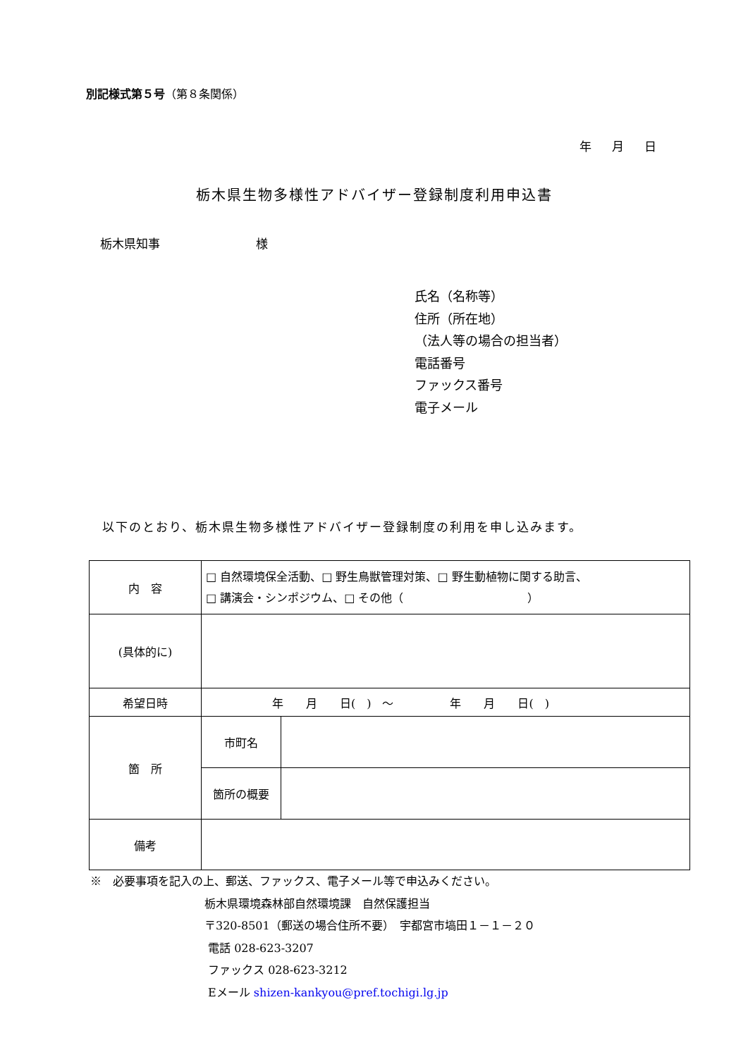別記様式第５号（第８条関係）
年　月　日
栃木県生物多様性アドバイザー登録制度利用申込書
栃木県知事　　　　　　　　様
氏名（名称等）
住所（所在地）
（法人等の場合の担当者）
電話番号
ファックス番号
電子メール
以下のとおり、栃木県生物多様性アドバイザー登録制度の利用を申し込みます。
| 内 容 | □ 自然環境保全活動、□ 野生鳥獣管理対策、□ 野生動植物に関する助言、 □ 講演会・シンポジウム、□ その他（ ） | |
| (具体的に) | | |
| 希望日時 | 年 月 日( ) ～ 年 月 日( ) | |
| 箇 所 | 市町名 | |
| | 箇所の概要 | |
| 備考 | | |
※　必要事項を記入の上、郵送、ファックス、電子メール等で申込みください。
栃木県環境森林部自然環境課　自然保護担当
〒320-8501（郵送の場合住所不要）　宇都宮市塙田１－１－２０
電話 028-623-3207
ファックス 028-623-3212
Eメール shizen-kankyou@pref.tochigi.lg.jp